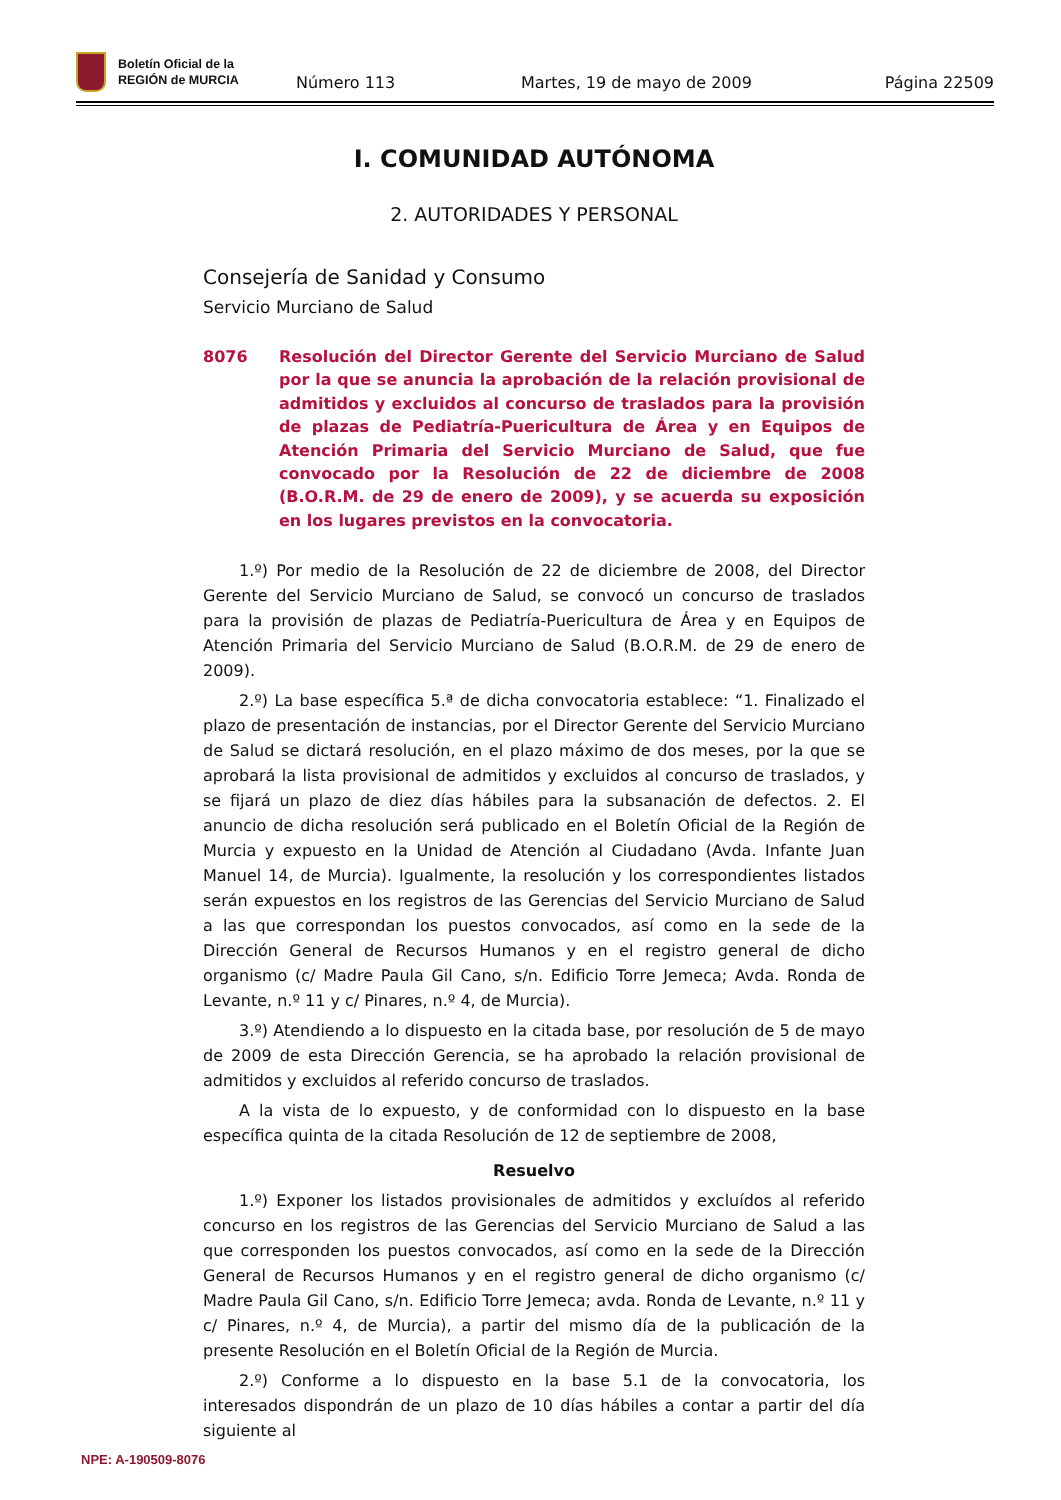Boletín Oficial de la
REGIÓN de MURCIA
Número 113
Martes, 19 de mayo de 2009
Página 22509
I. COMUNIDAD AUTÓNOMA
2. AUTORIDADES Y PERSONAL
Consejería de Sanidad y Consumo
Servicio Murciano de Salud
8076 Resolución del Director Gerente del Servicio Murciano de Salud por la que se anuncia la aprobación de la relación provisional de admitidos y excluidos al concurso de traslados para la provisión de plazas de Pediatría-Puericultura de Área y en Equipos de Atención Primaria del Servicio Murciano de Salud, que fue convocado por la Resolución de 22 de diciembre de 2008 (B.O.R.M. de 29 de enero de 2009), y se acuerda su exposición en los lugares previstos en la convocatoria.
1.º) Por medio de la Resolución de 22 de diciembre de 2008, del Director Gerente del Servicio Murciano de Salud, se convocó un concurso de traslados para la provisión de plazas de Pediatría-Puericultura de Área y en Equipos de Atención Primaria del Servicio Murciano de Salud (B.O.R.M. de 29 de enero de 2009).
2.º) La base específica 5.ª de dicha convocatoria establece: “1. Finalizado el plazo de presentación de instancias, por el Director Gerente del Servicio Murciano de Salud se dictará resolución, en el plazo máximo de dos meses, por la que se aprobará la lista provisional de admitidos y excluidos al concurso de traslados, y se fijará un plazo de diez días hábiles para la subsanación de defectos. 2. El anuncio de dicha resolución será publicado en el Boletín Oficial de la Región de Murcia y expuesto en la Unidad de Atención al Ciudadano (Avda. Infante Juan Manuel 14, de Murcia). Igualmente, la resolución y los correspondientes listados serán expuestos en los registros de las Gerencias del Servicio Murciano de Salud a las que correspondan los puestos convocados, así como en la sede de la Dirección General de Recursos Humanos y en el registro general de dicho organismo (c/ Madre Paula Gil Cano, s/n. Edificio Torre Jemeca; Avda. Ronda de Levante, n.º 11 y c/ Pinares, n.º 4, de Murcia).
3.º) Atendiendo a lo dispuesto en la citada base, por resolución de 5 de mayo de 2009 de esta Dirección Gerencia, se ha aprobado la relación provisional de admitidos y excluidos al referido concurso de traslados.
A la vista de lo expuesto, y de conformidad con lo dispuesto en la base específica quinta de la citada Resolución de 12 de septiembre de 2008,
Resuelvo
1.º) Exponer los listados provisionales de admitidos y excluídos al referido concurso en los registros de las Gerencias del Servicio Murciano de Salud a las que corresponden los puestos convocados, así como en la sede de la Dirección General de Recursos Humanos y en el registro general de dicho organismo (c/ Madre Paula Gil Cano, s/n. Edificio Torre Jemeca; avda. Ronda de Levante, n.º 11 y c/ Pinares, n.º 4, de Murcia), a partir del mismo día de la publicación de la presente Resolución en el Boletín Oficial de la Región de Murcia.
2.º) Conforme a lo dispuesto en la base 5.1 de la convocatoria, los interesados dispondrán de un plazo de 10 días hábiles a contar a partir del día siguiente al
NPE: A-190509-8076